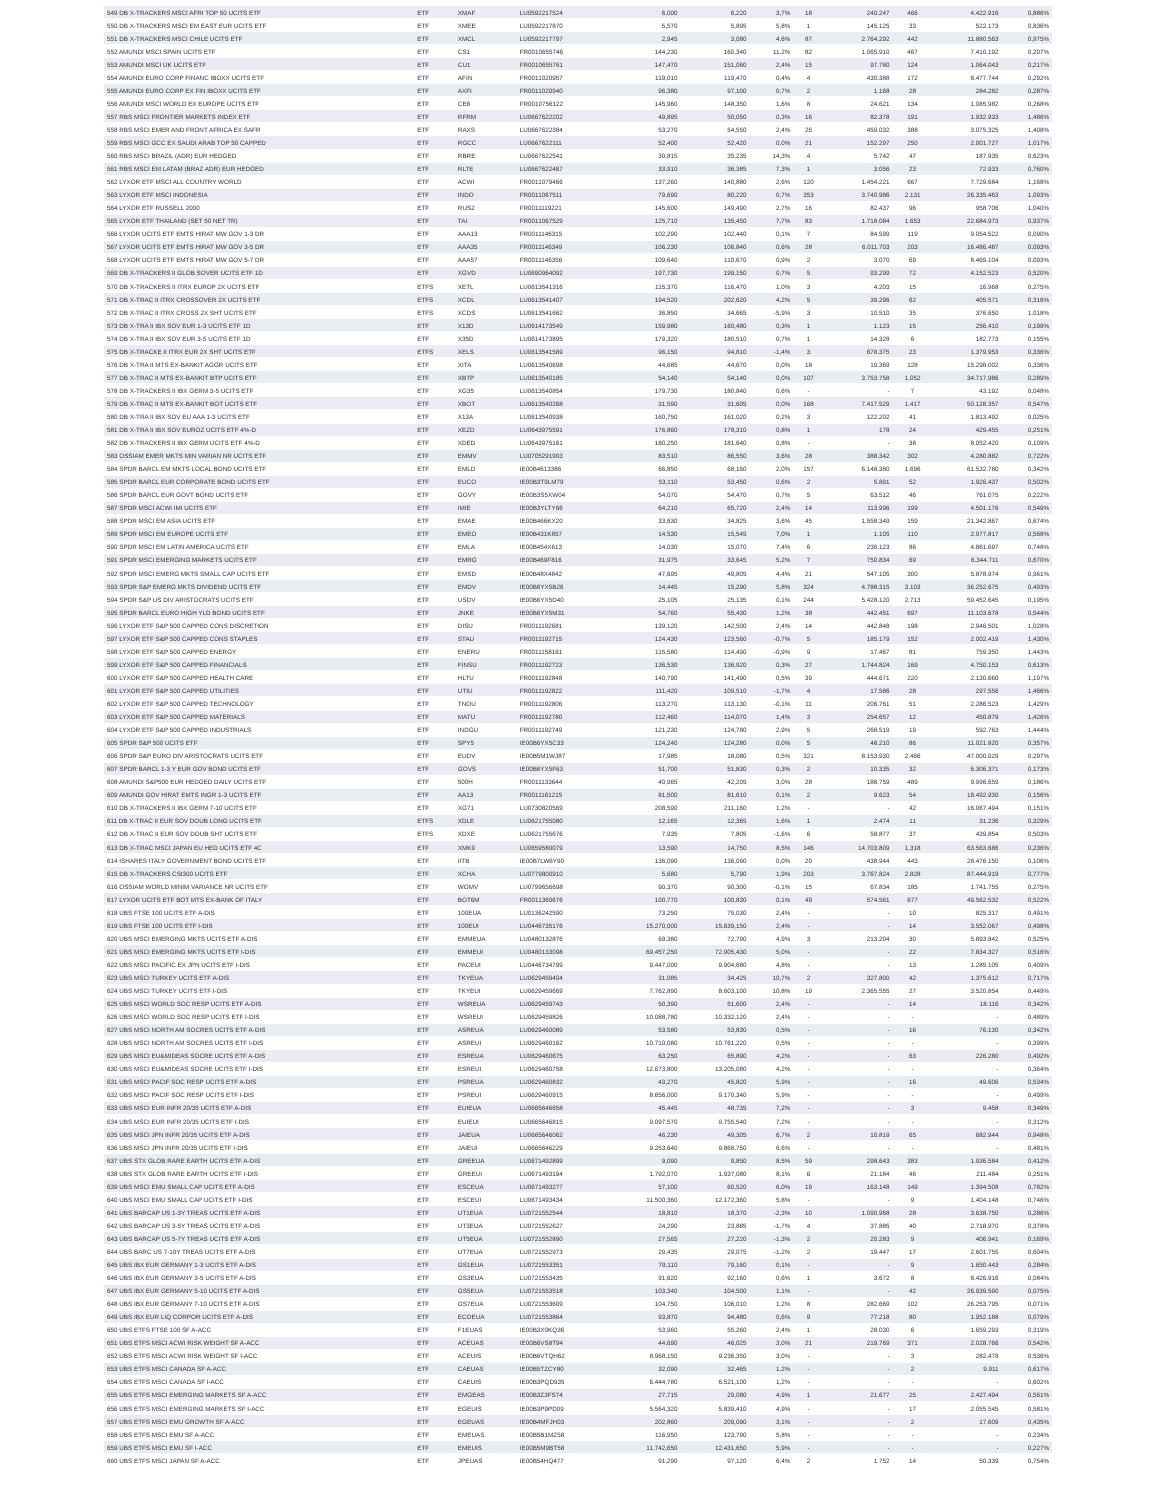| 549 DB X-TRACKERS MSCI AFRI TOP 50 UCITS ETF | ETF | XMAF | LU0592217524 | 6,000 | 6,220 | 3,7% | 18 | 240.247 | 466 | 4.422.916 | 0,886% |
| 550 DB X-TRACKERS MSCI EM EAST EUR UCITS ETF | ETF | XMEE | LU0592217870 | 5,570 | 5,895 | 5,8% | 1 | 145.125 | 33 | 522.173 | 0,836% |
| 551 DB X-TRACKERS MSCI CHILE UCITS ETF | ETF | XMCL | LU0592217797 | 2,945 | 3,080 | 4,6% | 87 | 2.764.292 | 442 | 11.880.563 | 0,975% |
| 552 AMUNDI MSCI SPAIN UCITS ETF | ETF | CS1 | FR0010655746 | 144,230 | 160,340 | 11,2% | 82 | 1.065.910 | 467 | 7.410.192 | 0,207% |
| 553 AMUNDI MSCI UK UCITS ETF | ETF | CU1 | FR0010655761 | 147,470 | 151,060 | 2,4% | 15 | 97.780 | 124 | 1.064.043 | 0,217% |
| 554 AMUNDI EURO CORP FINANC IBOXX UCITS ETF | ETF | AFIN | FR0011020957 | 119,010 | 119,470 | 0,4% | 4 | 430.388 | 172 | 8.477.744 | 0,292% |
| 555 AMUNDI EURO CORP EX FIN IBOXX UCITS ETF | ETF | AXFI | FR0011020940 | 96,380 | 97,100 | 0,7% | 2 | 1.168 | 28 | 284.282 | 0,287% |
| 556 AMUNDI MSCI WORLD EX EUROPE UCITS ETF | ETF | CE8 | FR0010756122 | 145,960 | 148,350 | 1,6% | 8 | 24.621 | 134 | 1.085.982 | 0,268% |
| 557 RBS MSCI FRONTIER MARKETS INDEX ETF | ETF | RFRM | LU0667622202 | 49,895 | 50,050 | 0,3% | 16 | 82.378 | 191 | 1.932.933 | 1,486% |
| 558 RBS MSCI EMER AND FRONT AFRICA EX SAFR | ETF | RAXS | LU0667622384 | 53,270 | 54,550 | 2,4% | 25 | 459.032 | 388 | 3.075.325 | 1,408% |
| 559 RBS MSCI GCC EX SAUDI ARAB TOP 50 CAPPED | ETF | RGCC | LU0667622111 | 52,400 | 52,420 | 0,0% | 21 | 152.297 | 250 | 2.001.727 | 1,017% |
| 560 RBS MSCI BRAZIL (ADR) EUR HEDGED | ETF | RBRE | LU0667622541 | 30,815 | 35,235 | 14,3% | 4 | 5.742 | 47 | 187.935 | 0,623% |
| 561 RBS MSCI EM LATAM (BRAZ ADR) EUR HEDGED | ETF | RLTE | LU0667622467 | 33,910 | 36,385 | 7,3% | 1 | 3.056 | 23 | 72.933 | 0,760% |
| 562 LYXOR ETF MSCI ALL COUNTRY WORLD | ETF | ACWI | FR0011079466 | 137,260 | 140,880 | 2,6% | 120 | 1.454.221 | 667 | 7.729.684 | 1,168% |
| 563 LYXOR ETF MSCI INDONESIA | ETF | INDO | FR0011067511 | 79,690 | 80,220 | 0,7% | 353 | 3.740.986 | 2.131 | 26.335.463 | 1,093% |
| 564 LYXOR ETF RUSSELL 2000 | ETF | RUS2 | FR0011119221 | 145,600 | 149,490 | 2,7% | 16 | 82.437 | 96 | 958.706 | 1,040% |
| 565 LYXOR ETF THAILAND (SET 50 NET TR) | ETF | TAI | FR0011067529 | 125,710 | 135,450 | 7,7% | 83 | 1.718.084 | 1.653 | 22.684.973 | 0,937% |
| 566 LYXOR UCITS ETF EMTS HIRAT MW GOV 1-3 DR | ETF | AAA13 | FR0011146315 | 102,290 | 102,440 | 0,1% | 7 | 84.599 | 119 | 9.054.522 | 0,090% |
| 567 LYXOR UCITS ETF EMTS HIRAT MW GOV 3-5 DR | ETF | AAA35 | FR0011146349 | 106,230 | 106,840 | 0,6% | 28 | 6.011.703 | 203 | 16.486.487 | 0,093% |
| 568 LYXOR UCITS ETF EMTS HIRAT MW GOV 5-7 DR | ETF | AAA57 | FR0011146356 | 109,640 | 110,670 | 0,9% | 2 | 3.070 | 69 | 8.469.104 | 0,093% |
| 569 DB X-TRACKERS II GLOB SOVER UCITS ETF 1D | ETF | XGVD | LU0690964092 | 197,730 | 199,150 | 0,7% | 5 | 93.299 | 72 | 4.152.523 | 0,520% |
| 570 DB X-TRACKERS II ITRX EUROP 2X UCITS ETF | ETFS | XETL | LU0613541316 | 115,370 | 116,470 | 1,0% | 3 | 4.203 | 15 | 16.968 | 0,275% |
| 571 DB X-TRAC II ITRX CROSSOVER 2X UCITS ETF | ETFS | XCDL | LU0613541407 | 194,520 | 202,620 | 4,2% | 5 | 39.296 | 62 | 405.571 | 0,316% |
| 572 DB X-TRAC II ITRX CROSS 2X SHT UCITS ETF | ETFS | XCDS | LU0613541662 | 36,850 | 34,665 | -5,9% | 3 | 10.510 | 35 | 376.650 | 1,018% |
| 573 DB X-TRA II IBX SOV EUR 1-3 UCITS ETF 1D | ETF | X13D | LU0614173549 | 159,980 | 160,480 | 0,3% | 1 | 1.123 | 15 | 256.410 | 0,199% |
| 574 DB X-TRA II IBX SOV EUR 3-5 UCITS ETF 1D | ETF | X35D | LU0614173895 | 179,320 | 180,510 | 0,7% | 1 | 14.328 | 6 | 182.773 | 0,155% |
| 575 DB X-TRACKE II ITRX EUR 2X SHT UCITS ETF | ETFS | XELS | LU0613541589 | 96,150 | 94,810 | -1,4% | 3 | 678.375 | 23 | 1.379.953 | 0,336% |
| 576 DB X-TRA II MTS EX-BANKIT AGGR UCITS ETF | ETF | XITA | LU0613540698 | 44,685 | 44,670 | 0,0% | 18 | 19.369 | 128 | 15.298.002 | 0,336% |
| 577 DB X-TRAC II MTS EX-BANKIT BTP UCITS ETF | ETF | XBTP | LU0613540185 | 54,140 | 54,140 | 0,0% | 107 | 3.753.758 | 1.052 | 34.717.986 | 0,289% |
| 578 DB X-TRACKERS II IBX GERM 3-5 UCITS ETF | ETF | XG35 | LU0613540854 | 179,730 | 180,840 | 0,6% | - | - | 7 | 43.192 | 0,048% |
| 579 DB X-TRAC II MTS EX-BANKIT BOT UCITS ETF | ETF | XBOT | LU0613540268 | 31,590 | 31,605 | 0,0% | 168 | 7.417.529 | 1.417 | 50.128.357 | 0,547% |
| 580 DB X-TRA II IBX SOV EU AAA 1-3 UCITS ETF | ETF | X13A | LU0613540938 | 160,750 | 161,020 | 0,2% | 3 | 122.202 | 41 | 1.813.492 | 0,025% |
| 581 DB X-TRA II IBX SOV EUROZ UCITS ETF 4%-D | ETF | XEZD | LU0643975591 | 176,860 | 178,310 | 0,8% | 1 | 178 | 24 | 429.455 | 0,251% |
| 582 DB X-TRACKERS II IBX GERM UCITS ETF 4%-D | ETF | XDED | LU0643975161 | 180,250 | 181,640 | 0,8% | - | - | 38 | 8.052.420 | 0,109% |
| 583 OSSIAM EMER MKTS MIN VARIAN NR UCITS ETF | ETF | EMMV | LU0705291903 | 83,510 | 86,550 | 3,6% | 28 | 388.342 | 302 | 4.280.882 | 0,722% |
| 584 SPDR BARCL EM MKTS LOCAL BOND UCITS ETF | ETF | EMLD | IE00B4613386 | 66,850 | 68,160 | 2,0% | 157 | 6.148.380 | 1.696 | 61.532.780 | 0,342% |
| 585 SPDR BARCL EUR CORPORATE BOND UCITS ETF | ETF | EUCO | IE00B3T9LM79 | 53,110 | 53,450 | 0,6% | 2 | 5.891 | 52 | 1.926.437 | 0,502% |
| 586 SPDR BARCL EUR GOVT BOND UCITS ETF | ETF | GOVY | IE00B3S5XW04 | 54,070 | 54,470 | 0,7% | 5 | 63.512 | 46 | 761.075 | 0,222% |
| 587 SPDR MSCI ACWI IMI UCITS ETF | ETF | IMIE | IE00B3YLTY66 | 64,210 | 65,720 | 2,4% | 14 | 113.996 | 199 | 4.501.176 | 0,549% |
| 588 SPDR MSCI EM ASIA UCITS ETF | ETF | EMAE | IE00B466KX20 | 33,630 | 34,825 | 3,6% | 45 | 1.558.349 | 159 | 21.342.867 | 0,674% |
| 589 SPDR MSCI EM EUROPE UCITS ETF | ETF | EMEO | IE00B431K857 | 14,530 | 15,545 | 7,0% | 1 | 1.105 | 110 | 2.977.817 | 0,568% |
| 590 SPDR MSCI EM LATIN AMERICA UCITS ETF | ETF | EMLA | IE00B454X613 | 14,030 | 15,070 | 7,4% | 6 | 236.123 | 86 | 4.861.697 | 0,748% |
| 591 SPDR MSCI EMERGING MARKETS UCITS ETF | ETF | EMRG | IE00B469F816 | 31,975 | 33,645 | 5,2% | 7 | 750.834 | 69 | 6.344.711 | 0,670% |
| 592 SPDR MSCI EMERG MKTS SMALL CAP UCITS ETF | ETF | EMSD | IE00B48X4842 | 47,695 | 49,805 | 4,4% | 21 | 547.105 | 300 | 5.878.974 | 0,961% |
| 593 SPDR S&P EMERG MKTS DIVIDEND UCITS ETF | ETF | EMDV | IE00B6YX5B26 | 14,445 | 15,290 | 5,8% | 324 | 4.788.315 | 3.103 | 36.252.675 | 0,493% |
| 594 SPDR S&P US DIV ARISTOCRATS UCITS ETF | ETF | USDV | IE00B6YX5D40 | 25,105 | 25,135 | 0,1% | 244 | 5.428.120 | 2.713 | 59.452.645 | 0,195% |
| 595 SPDR BARCL EURO HIGH YLD BOND UCITS ETF | ETF | JNKE | IE00B6YX5M31 | 54,760 | 55,430 | 1,2% | 38 | 442.451 | 697 | 11.103.678 | 0,544% |
| 596 LYXOR ETF S&P 500 CAPPED CONS DISCRETION | ETF | DISU | FR0011192681 | 139,120 | 142,500 | 2,4% | 14 | 442.848 | 198 | 2.946.501 | 1,028% |
| 597 LYXOR ETF S&P 500 CAPPED CONS STAPLES | ETF | STAU | FR0011192715 | 124,430 | 123,560 | -0,7% | 5 | 185.179 | 152 | 2.002.419 | 1,430% |
| 598 LYXOR ETF S&P 500 CAPPED ENERGY | ETF | ENERU | FR0011158161 | 115,580 | 114,490 | -0,9% | 9 | 17.467 | 81 | 759.350 | 1,443% |
| 599 LYXOR ETF S&P 500 CAPPED FINANCIALS | ETF | FINSU | FR0011192723 | 136,530 | 136,920 | 0,3% | 27 | 1.744.824 | 169 | 4.750.153 | 0,613% |
| 600 LYXOR ETF S&P 500 CAPPED HEALTH CARE | ETF | HLTU | FR0011192848 | 140,790 | 141,490 | 0,5% | 39 | 444.671 | 220 | 2.130.660 | 1,197% |
| 601 LYXOR ETF S&P 500 CAPPED UTILITIES | ETF | UTIU | FR0011192822 | 111,420 | 109,510 | -1,7% | 4 | 17.586 | 28 | 297.556 | 1,466% |
| 602 LYXOR ETF S&P 500 CAPPED TECHNOLOGY | ETF | TNOU | FR0011192806 | 113,270 | 113,130 | -0,1% | 11 | 206.761 | 51 | 2.286.523 | 1,429% |
| 603 LYXOR ETF S&P 500 CAPPED MATERIALS | ETF | MATU | FR0011192780 | 112,460 | 114,070 | 1,4% | 3 | 254.657 | 12 | 450.879 | 1,426% |
| 604 LYXOR ETF S&P 500 CAPPED INDUSTRIALS | ETF | INDGU | FR0011192749 | 121,230 | 124,780 | 2,9% | 5 | 268.519 | 19 | 592.763 | 1,444% |
| 605 SPDR S&P 500 UCITS ETF | ETF | SPY5 | IE00B6YX5C33 | 124,240 | 124,280 | 0,0% | 5 | 48.210 | 86 | 11.021.820 | 0,357% |
| 606 SPDR S&P EURO DIV ARISTOCRATS UCITS ETF | ETF | EUDV | IE00B5M1WJ87 | 17,985 | 18,080 | 0,5% | 321 | 8.153.930 | 2.466 | 47.000.029 | 0,297% |
| 607 SPDR BARCL 1-3 Y EUR GOV BOND UCITS ETF | ETF | GOVS | IE00B6YX5F63 | 51,700 | 51,830 | 0,3% | 2 | 10.335 | 32 | 6.306.371 | 0,173% |
| 608 AMUNDI S&P500 EUR HEDGED DAILY UCITS ETF | ETF | 500H | FR0011133644 | 40,965 | 42,205 | 3,0% | 28 | 188.759 | 489 | 9.996.659 | 0,186% |
| 609 AMUNDI GOV HIRAT EMTS INGR 1-3 UCITS ETF | ETF | AA13 | FR0011161215 | 81,500 | 81,610 | 0,1% | 2 | 9.623 | 54 | 18.492.930 | 0,156% |
| 610 DB X-TRACKERS II IBX GERM 7-10 UCITS ETF | ETF | XG71 | LU0730820569 | 208,590 | 211,160 | 1,2% | - | - | 42 | 16.067.494 | 0,151% |
| 611 DB X-TRAC II EUR SOV DOUB LONG UCITS ETF | ETFS | XDLE | LU0621755080 | 12,165 | 12,365 | 1,6% | 1 | 2.474 | 11 | 31.236 | 0,329% |
| 612 DB X-TRAC II EUR SOV DOUB SHT UCITS ETF | ETFS | XDXE | LU0621755676 | 7,935 | 7,805 | -1,6% | 6 | 58.877 | 37 | 439.854 | 0,503% |
| 613 DB X-TRAC MSCI JAPAN EU HED UCITS ETF 4C | ETF | XMK9 | LU0659580079 | 13,590 | 14,750 | 8,5% | 146 | 14.703.809 | 1.318 | 63.563.686 | 0,236% |
| 614 ISHARES ITALY GOVERNMENT BOND UCITS ETF | ETF | IITB | IE00B7LW6Y90 | 136,090 | 136,090 | 0,0% | 20 | 438.944 | 443 | 28.476.150 | 0,106% |
| 615 DB X-TRACKERS CSI300 UCITS ETF | ETF | XCHA | LU0779800910 | 5,680 | 5,790 | 1,9% | 203 | 3.767.824 | 2.828 | 87.444.919 | 0,777% |
| 616 OSSIAM WORLD MINIM VARIANCE NR UCITS ETF | ETF | WOMV | LU0799656698 | 90,370 | 90,300 | -0,1% | 15 | 67.834 | 185 | 1.741.755 | 0,275% |
| 617 LYXOR UCITS ETF BOT MTS EX-BANK OF ITALY | ETF | BOT6M | FR0011360676 | 100,770 | 100,830 | 0,1% | 49 | 574.561 | 677 | 49.562.532 | 0,522% |
| 618 UBS FTSE 100 UCITS ETF A-DIS | ETF | 100EUA | LU0136242590 | 73,250 | 75,030 | 2,4% | - | - | 10 | 825.317 | 0,491% |
| 619 UBS FTSE 100 UCITS ETF I-DIS | ETF | 100EUI | LU0446735176 | 15.270,000 | 15.639,150 | 2,4% | - | - | 14 | 3.552.067 | 0,498% |
| 620 UBS MSCI EMERGING MKTS UCITS ETF A-DIS | ETF | EMMEUA | LU0480132876 | 69,380 | 72,790 | 4,9% | 3 | 213.204 | 30 | 5.893.842 | 0,525% |
| 621 UBS MSCI EMERGING MKTS UCITS ETF I-DIS | ETF | EMMEUI | LU0480133098 | 69.457,250 | 72.905,430 | 5,0% | - | - | 22 | 7.834.327 | 0,516% |
| 622 UBS MSCI PACIFIC EX JPN UCITS ETF I-DIS | ETF | PACEUI | LU0446734799 | 9.447,000 | 9.904,680 | 4,8% | - | - | 13 | 1.285.105 | 0,409% |
| 623 UBS MSCI TURKEY UCITS ETF A-DIS | ETF | TKYEUA | LU0629459404 | 31,085 | 34,425 | 10,7% | 2 | 327.800 | 42 | 1.375.612 | 0,717% |
| 624 UBS MSCI TURKEY UCITS ETF I-DIS | ETF | TKYEUI | LU0629459669 | 7.762,890 | 8.603,100 | 10,8% | 19 | 2.365.555 | 27 | 3.520.854 | 0,449% |
| 625 UBS MSCI WORLD SOC RESP UCITS ETF A-DIS | ETF | WSREUA | LU0629459743 | 50,390 | 51,600 | 2,4% | - | - | 14 | 18.116 | 0,342% |
| 626 UBS MSCI WORLD SOC RESP UCITS ETF I-DIS | ETF | WSREUI | LU0629459826 | 10.088,780 | 10.332,120 | 2,4% | - | - | - | - | 0,489% |
| 627 UBS MSCI NORTH AM SOCRES UCITS ETF A-DIS | ETF | ASREUA | LU0629460089 | 53,580 | 53,830 | 0,5% | - | - | 16 | 76.130 | 0,342% |
| 628 UBS MSCI NORTH AM SOCRES UCITS ETF I-DIS | ETF | ASREUI | LU0629460162 | 10.710,080 | 10.761,220 | 0,5% | - | - | - | - | 0,399% |
| 629 UBS MSCI EU&MIDEAS SOCRE UCITS ETF A-DIS | ETF | ESREUA | LU0629460675 | 63,250 | 65,890 | 4,2% | - | - | 63 | 226.280 | 0,492% |
| 630 UBS MSCI EU&MIDEAS SOCRE UCITS ETF I-DIS | ETF | ESREUI | LU0629460758 | 12.673,800 | 13.205,080 | 4,2% | - | - | - | - | 0,364% |
| 631 UBS MSCI PACIF SOC RESP UCITS ETF A-DIS | ETF | PSREUA | LU0629460832 | 43,270 | 45,820 | 5,9% | - | - | 16 | 49.606 | 0,534% |
| 632 UBS MSCI PACIF SOC RESP UCITS ETF I-DIS | ETF | PSREUI | LU0629460915 | 8.656,000 | 9.170,340 | 5,9% | - | - | - | - | 0,499% |
| 633 UBS MSCI EUR INFR 20/35 UCITS ETF A-DIS | ETF | EUIEUA | LU0665646658 | 45,445 | 48,735 | 7,2% | - | - | 3 | 9.458 | 0,349% |
| 634 UBS MSCI EUR INFR 20/35 UCITS ETF I-DIS | ETF | EUIEUI | LU0665646815 | 9.097,570 | 9.755,540 | 7,2% | - | - | - | - | 0,312% |
| 635 UBS MSCI JPN INFR 20/35 UCITS ETF A-DIS | ETF | JAIEUA | LU0665646062 | 46,230 | 49,305 | 6,7% | 2 | 10.819 | 65 | 682.944 | 0,948% |
| 636 UBS MSCI JPN INFR 20/35 UCITS ETF I-DIS | ETF | JAIEUI | LU0665646229 | 9.253,640 | 9.868,750 | 6,6% | - | - | - | - | 0,481% |
| 637 UBS STX GLOB RARE EARTH UCITS ETF A-DIS | ETF | GREEUA | LU0671492899 | 9,090 | 9,850 | 8,5% | 59 | 298.643 | 383 | 1.936.584 | 0,412% |
| 638 UBS STX GLOB RARE EARTH UCITS ETF I-DIS | ETF | GREEUI | LU0671493194 | 1.792,070 | 1.937,080 | 8,1% | 6 | 21.184 | 46 | 211.484 | 0,251% |
| 639 UBS MSCI EMU SMALL CAP UCITS ETF A-DIS | ETF | ESCEUA | LU0671493277 | 57,100 | 60,520 | 6,0% | 19 | 163.148 | 149 | 1.394.508 | 0,782% |
| 640 UBS MSCI EMU SMALL CAP UCITS ETF I-DIS | ETF | ESCEUI | LU0671493434 | 11.500,360 | 12.172,360 | 5,8% | - | - | 9 | 1.404.148 | 0,746% |
| 641 UBS BARCAP US 1-3Y TREAS UCITS ETF A-DIS | ETF | UT1EUA | LU0721552544 | 18,810 | 18,370 | -2,3% | 10 | 1.090.968 | 28 | 3.638.750 | 0,286% |
| 642 UBS BARCAP US 3-5Y TREAS UCITS ETF A-DIS | ETF | UT3EUA | LU0721552627 | 24,290 | 23,885 | -1,7% | 4 | 37.885 | 40 | 2.718.970 | 0,378% |
| 643 UBS BARCAP US 5-7Y TREAS UCITS ETF A-DIS | ETF | UT5EUA | LU0721552890 | 27,565 | 27,220 | -1,3% | 2 | 20.283 | 9 | 406.941 | 0,169% |
| 644 UBS BARC US 7-10Y TREAS UCITS ETF A-DIS | ETF | UT7EUA | LU0721552973 | 29,435 | 29,075 | -1,2% | 2 | 19.447 | 17 | 2.601.755 | 0,604% |
| 645 UBS IBX EUR GERMANY 1-3 UCITS ETF A-DIS | ETF | GS1EUA | LU0721553351 | 79,110 | 79,160 | 0,1% | - | - | 9 | 1.650.443 | 0,284% |
| 646 UBS IBX EUR GERMANY 3-5 UCITS ETF A-DIS | ETF | GS3EUA | LU0721553435 | 91,620 | 92,160 | 0,6% | 1 | 3.672 | 8 | 8.426.916 | 0,084% |
| 647 UBS IBX EUR GERMANY 5-10 UCITS ETF A-DIS | ETF | GS5EUA | LU0721553518 | 103,340 | 104,500 | 1,1% | - | - | 42 | 26.939.590 | 0,075% |
| 648 UBS IBX EUR GERMANY 7-10 UCITS ETF A-DIS | ETF | GS7EUA | LU0721553609 | 104,750 | 106,010 | 1,2% | 8 | 282.669 | 102 | 26.253.795 | 0,071% |
| 649 UBS IBX EUR LIQ CORPOR UCITS ETF A-DIS | ETF | ECOEUA | LU0721553864 | 93,870 | 94,480 | 0,6% | 9 | 77.218 | 80 | 1.952.188 | 0,079% |
| 650 UBS ETFS FTSE 100 SF A-ACC | ETF | F1EUAS | IE00B3X0KQ36 | 53,960 | 55,260 | 2,4% | 1 | 28.030 | 6 | 1.659.293 | 0,319% |
| 651 UBS ETFS MSCI ACWI RISK WEIGHT SF A-ACC | ETF | ACEUAS | IE00B6VS8T94 | 44,690 | 46,025 | 3,0% | 21 | 219.769 | 371 | 2.028.766 | 0,542% |
| 652 UBS ETFS MSCI ACWI RISK WEIGHT SF I-ACC | ETF | ACEUIS | IE00B6VTQH62 | 8.968,150 | 9.236,350 | 3,0% | - | - | 3 | 282.478 | 0,536% |
| 653 UBS ETFS MSCI CANADA SF A-ACC | ETF | CAEUAS | IE00B5TZCY80 | 32,090 | 32,465 | 1,2% | - | - | 2 | 9.911 | 0,617% |
| 654 UBS ETFS MSCI CANADA SF I-ACC | ETF | CAEUIS | IE00B3PQD935 | 6.444,780 | 6.521,100 | 1,2% | - | - | - | - | 0,602% |
| 655 UBS ETFS MSCI EMERGING MARKETS SF A-ACC | ETF | EMGEAS | IE00B3Z3FS74 | 27,715 | 29,080 | 4,9% | 1 | 21.677 | 25 | 2.427.494 | 0,561% |
| 656 UBS ETFS MSCI EMERGING MARKETS SF I-ACC | ETF | EGEUIS | IE00B3P9PD09 | 5.564,320 | 5.839,410 | 4,9% | - | - | 17 | 2.055.545 | 0,581% |
| 657 UBS ETFS MSCI EMU GROWTH SF A-ACC | ETF | EGEUAS | IE00B4MFJH03 | 202,860 | 209,090 | 3,1% | - | - | 2 | 17.609 | 0,435% |
| 658 UBS ETFS MSCI EMU SF A-ACC | ETF | EMEUAS | IE00B5B1MZ58 | 116,950 | 123,790 | 5,8% | - | - | - | - | 0,234% |
| 659 UBS ETFS MSCI EMU SF I-ACC | ETF | EMEUIS | IE00B5M9BT58 | 11.742,650 | 12.431,650 | 5,9% | - | - | - | - | 0,227% |
| 660 UBS ETFS MSCI JAPAN SF A-ACC | ETF | JPEUAS | IE00B54HQ477 | 91,290 | 97,120 | 6,4% | 2 | 1.752 | 14 | 50.339 | 0,754% |